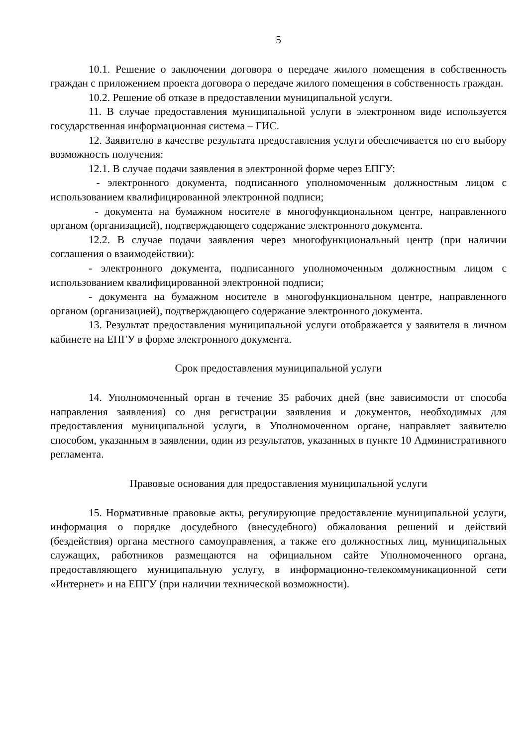5
10.1. Решение о заключении договора о передаче жилого помещения в собственность граждан с приложением проекта договора о передаче жилого помещения в собственность граждан.
10.2. Решение об отказе в предоставлении муниципальной услуги.
11. В случае предоставления муниципальной услуги в электронном виде используется государственная информационная система – ГИС.
12. Заявителю в качестве результата предоставления услуги обеспечивается по его выбору возможность получения:
12.1. В случае подачи заявления в электронной форме через ЕПГУ:
- электронного документа, подписанного уполномоченным должностным лицом с использованием квалифицированной электронной подписи;
- документа на бумажном носителе в многофункциональном центре, направленного органом (организацией), подтверждающего содержание электронного документа.
12.2. В случае подачи заявления через многофункциональный центр (при наличии соглашения о взаимодействии):
- электронного документа, подписанного уполномоченным должностным лицом с использованием квалифицированной электронной подписи;
- документа на бумажном носителе в многофункциональном центре, направленного органом (организацией), подтверждающего содержание электронного документа.
13. Результат предоставления муниципальной услуги отображается у заявителя в личном кабинете на ЕПГУ в форме электронного документа.
Срок предоставления муниципальной услуги
14. Уполномоченный орган в течение 35 рабочих дней (вне зависимости от способа направления заявления) со дня регистрации заявления и документов, необходимых для предоставления муниципальной услуги, в Уполномоченном органе, направляет заявителю способом, указанным в заявлении, один из результатов, указанных в пункте 10 Административного регламента.
Правовые основания для предоставления муниципальной услуги
15. Нормативные правовые акты, регулирующие предоставление муниципальной услуги, информация о порядке досудебного (внесудебного) обжалования решений и действий (бездействия) органа местного самоуправления, а также его должностных лиц, муниципальных служащих, работников размещаются на официальном сайте Уполномоченного органа, предоставляющего муниципальную услугу, в информационно-телекоммуникационной сети «Интернет» и на ЕПГУ (при наличии технической возможности).